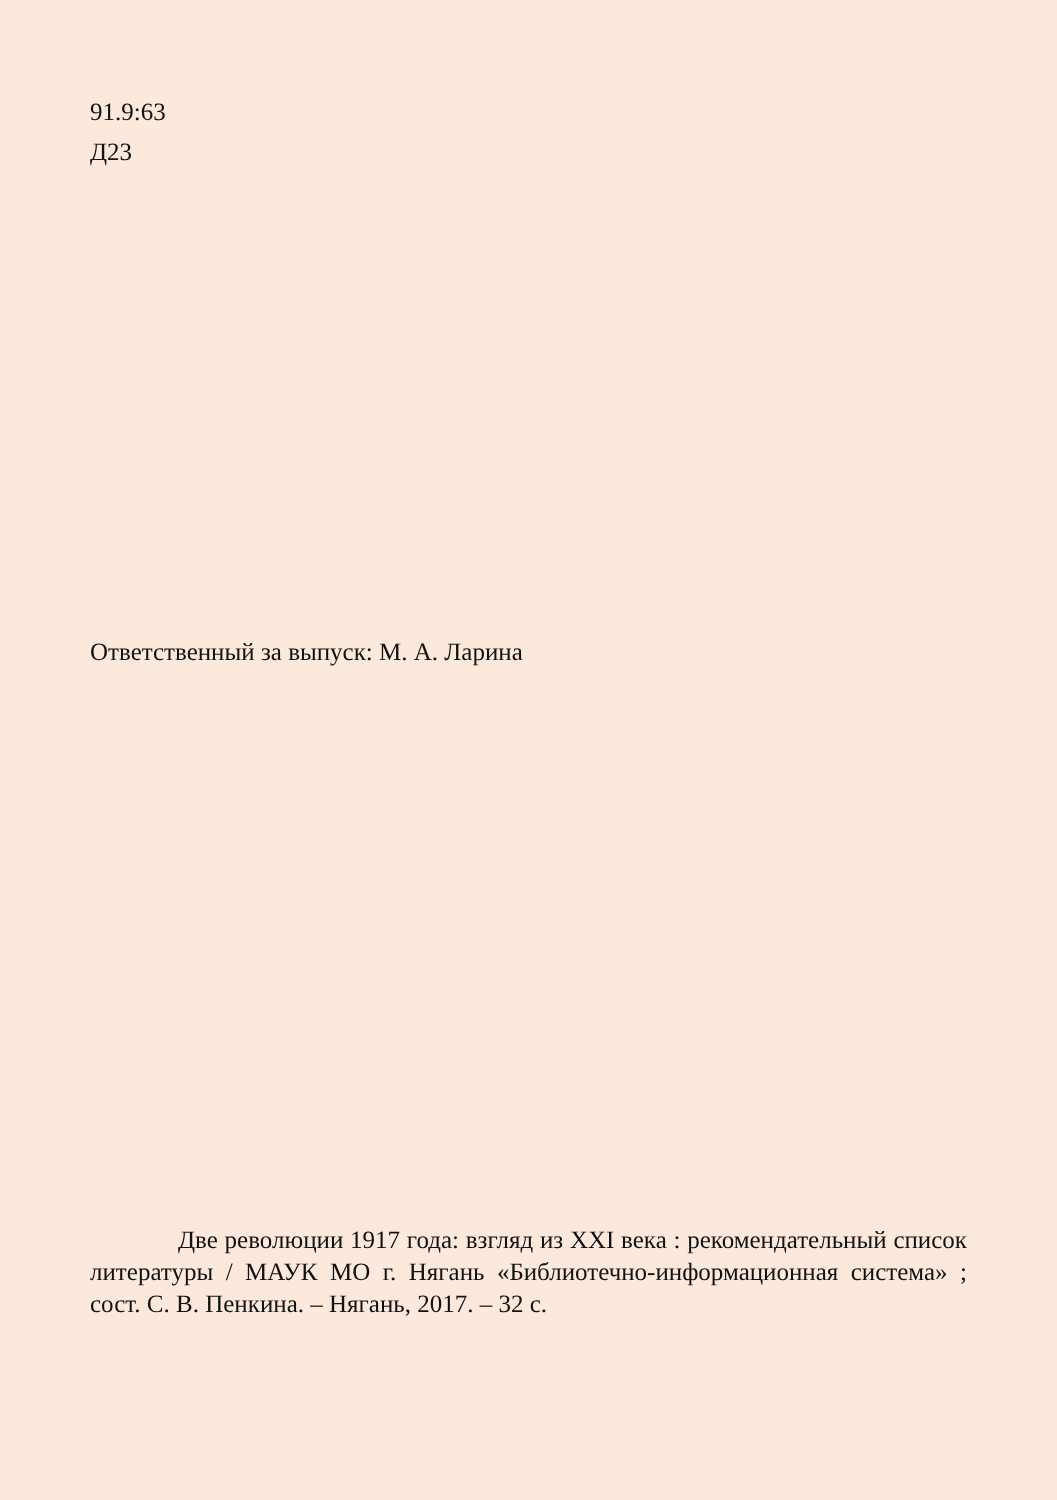91.9:63
Д23
Ответственный за выпуск: М. А. Ларина
Две революции 1917 года: взгляд из XXI века : рекомендательный список литературы / МАУК МО г. Нягань «Библиотечно-информационная система» ; сост. С. В. Пенкина. – Нягань, 2017. – 32 с.